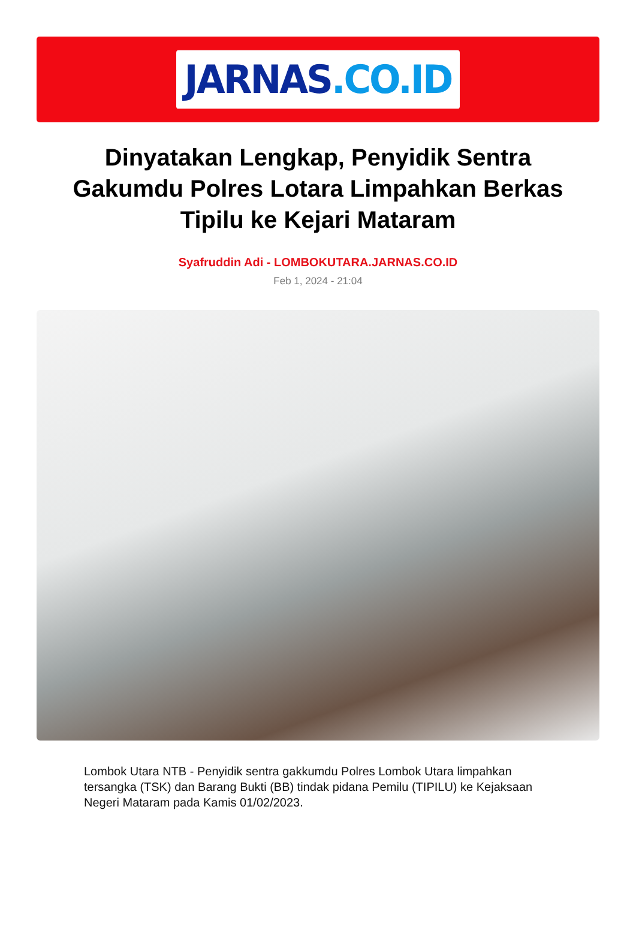JARNAS.CO.ID
Dinyatakan Lengkap, Penyidik Sentra Gakumdu Polres Lotara Limpahkan Berkas Tipilu ke Kejari Mataram
Syafruddin Adi - LOMBOKUTARA.JARNAS.CO.ID
Feb 1, 2024 - 21:04
Lombok Utara NTB - Penyidik sentra gakkumdu Polres Lombok Utara limpahkan tersangka (TSK) dan Barang Bukti (BB) tindak pidana Pemilu (TIPILU) ke Kejaksaan Negeri Mataram pada Kamis 01/02/2023.